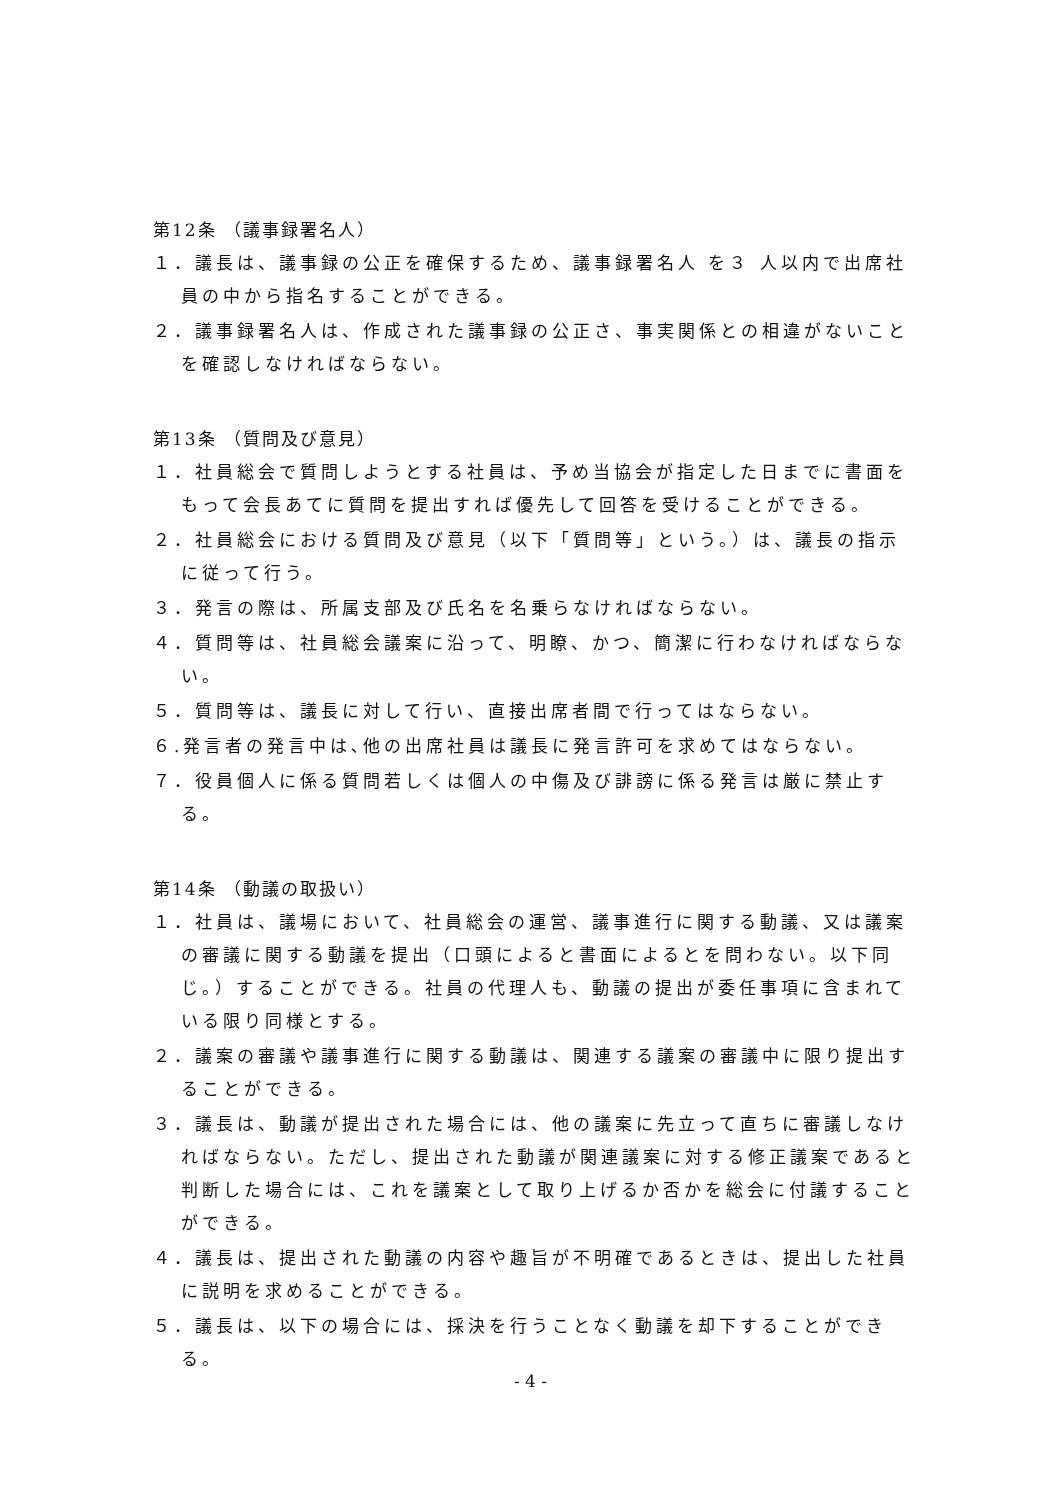第12条 （議事録署名人）
１．議長は、議事録の公正を確保するため、議事録署名人 を３ 人以内で出席社員の中から指名することができる。
２．議事録署名人は、作成された議事録の公正さ、事実関係との相違がないことを確認しなければならない。
第13条 （質問及び意見）
１．社員総会で質問しようとする社員は、予め当協会が指定した日までに書面をもって会長あてに質問を提出すれば優先して回答を受けることができる。
２．社員総会における質問及び意見（以下「質問等」という。）は、議長の指示に従って行う。
３．発言の際は、所属支部及び氏名を名乗らなければならない。
４．質問等は、社員総会議案に沿って、明瞭、かつ、簡潔に行わなければならない。
５．質問等は、議長に対して行い、直接出席者間で行ってはならない。
６.発言者の発言中は､他の出席社員は議長に発言許可を求めてはならない。
７．役員個人に係る質問若しくは個人の中傷及び誹謗に係る発言は厳に禁止する。
第14条 （動議の取扱い）
１．社員は、議場において、社員総会の運営、議事進行に関する動議、又は議案の審議に関する動議を提出（口頭によると書面によるとを問わない。以下同じ。）することができる。社員の代理人も、動議の提出が委任事項に含まれている限り同様とする。
２．議案の審議や議事進行に関する動議は、関連する議案の審議中に限り提出することができる。
３．議長は、動議が提出された場合には、他の議案に先立って直ちに審議しなければならない。ただし、提出された動議が関連議案に対する修正議案であると判断した場合には、これを議案として取り上げるか否かを総会に付議することができる。
４．議長は、提出された動議の内容や趣旨が不明確であるときは、提出した社員に説明を求めることができる。
５．議長は、以下の場合には、採決を行うことなく動議を却下することができる。
- 4 -